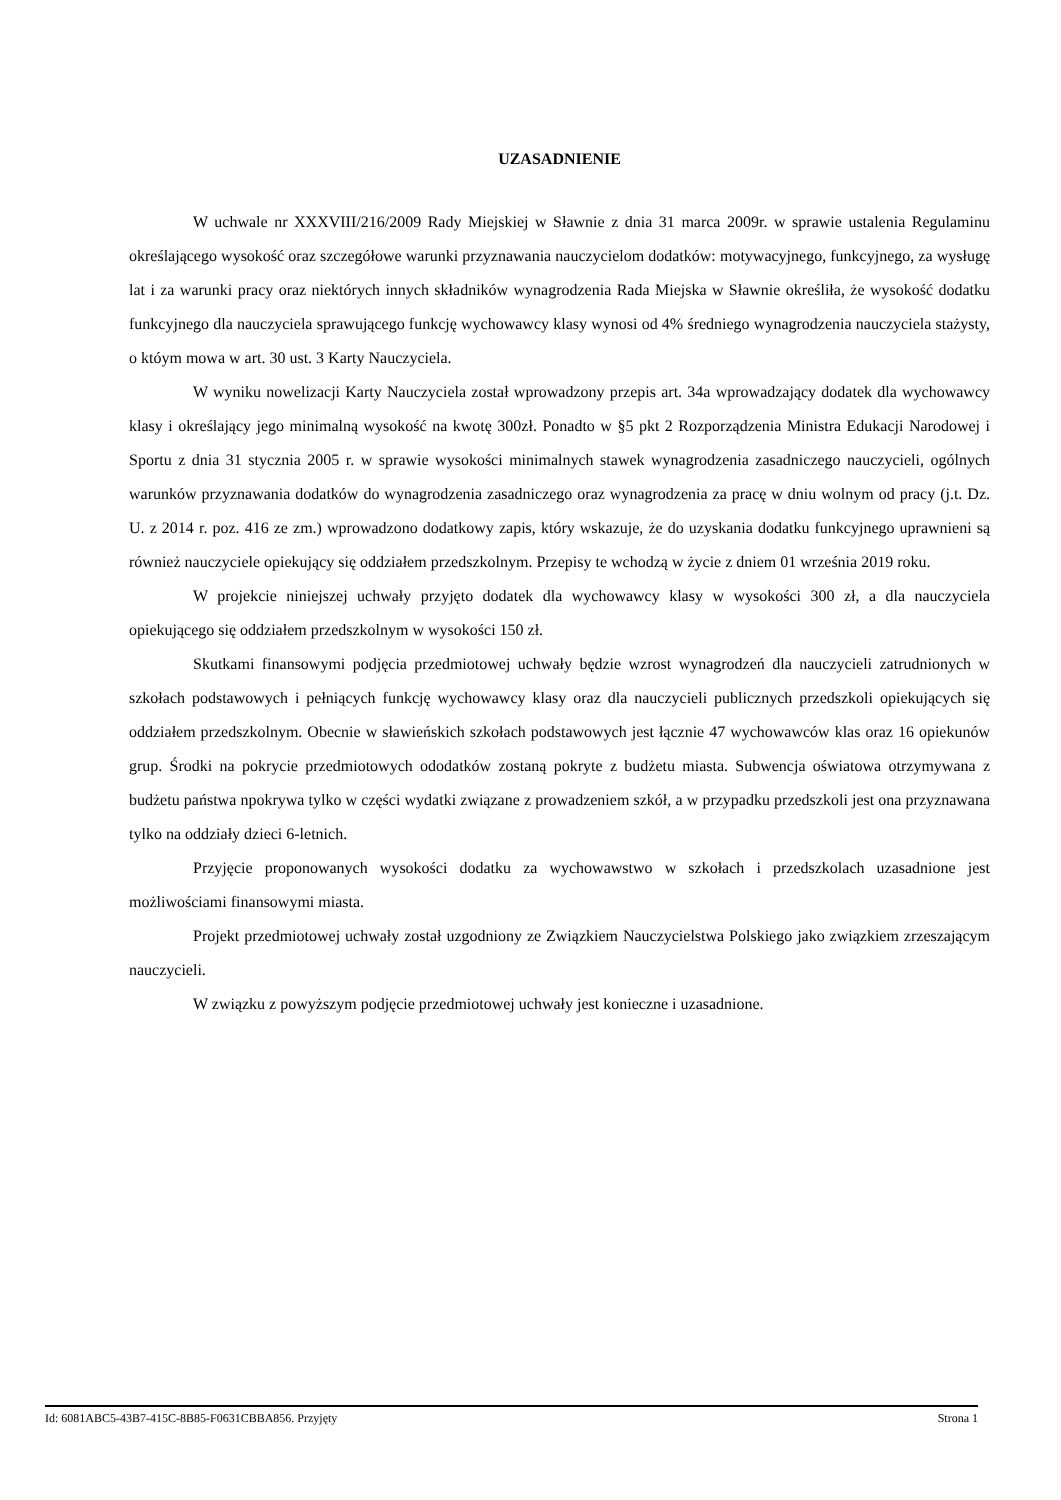UZASADNIENIE
W uchwale nr XXXVIII/216/2009 Rady Miejskiej w Sławnie z dnia 31 marca 2009r. w sprawie ustalenia Regulaminu określającego wysokość oraz szczegółowe warunki przyznawania nauczycielom dodatków: motywacyjnego, funkcyjnego, za wysługę lat i za warunki pracy oraz niektórych innych składników wynagrodzenia Rada Miejska w Sławnie określiła, że wysokość dodatku funkcyjnego dla nauczyciela sprawującego funkcję wychowawcy klasy wynosi od 4% średniego wynagrodzenia nauczyciela stażysty, o któym mowa w art. 30 ust. 3 Karty Nauczyciela.
W wyniku nowelizacji Karty Nauczyciela został wprowadzony przepis art. 34a wprowadzający dodatek dla wychowawcy klasy i określający jego minimalną wysokość na kwotę 300zł. Ponadto w §5 pkt 2 Rozporządzenia Ministra Edukacji Narodowej i Sportu z dnia 31 stycznia 2005 r. w sprawie wysokości minimalnych stawek wynagrodzenia zasadniczego nauczycieli, ogólnych warunków przyznawania dodatków do wynagrodzenia zasadniczego oraz wynagrodzenia za pracę w dniu wolnym od pracy (j.t. Dz. U. z 2014 r. poz. 416 ze zm.) wprowadzono dodatkowy zapis, który wskazuje, że do uzyskania dodatku funkcyjnego uprawnieni są również nauczyciele opiekujący się oddziałem przedszkolnym. Przepisy te wchodzą w życie z dniem 01 września 2019 roku.
W projekcie niniejszej uchwały przyjęto dodatek dla wychowawcy klasy w wysokości 300 zł, a dla nauczyciela opiekującego się oddziałem przedszkolnym w wysokości 150 zł.
Skutkami finansowymi podjęcia przedmiotowej uchwały będzie wzrost wynagrodzeń dla nauczycieli zatrudnionych w szkołach podstawowych i pełniących funkcję wychowawcy klasy oraz dla nauczycieli publicznych przedszkoli opiekujących się oddziałem przedszkolnym. Obecnie w sławieńskich szkołach podstawowych jest łącznie 47 wychowawców klas oraz 16 opiekunów grup. Środki na pokrycie przedmiotowych ododatków zostaną pokryte z budżetu miasta. Subwencja oświatowa otrzymywana z budżetu państwa npokrywa tylko w części wydatki związane z prowadzeniem szkół, a w przypadku przedszkoli jest ona przyznawana tylko na oddziały dzieci 6-letnich.
Przyjęcie proponowanych wysokości dodatku za wychowawstwo w szkołach i przedszkolach uzasadnione jest możliwościami finansowymi miasta.
Projekt przedmiotowej uchwały został uzgodniony ze Związkiem Nauczycielstwa Polskiego jako związkiem zrzeszającym nauczycieli.
W związku z powyższym podjęcie przedmiotowej uchwały jest konieczne i uzasadnione.
Id: 6081ABC5-43B7-415C-8B85-F0631CBBA856. Przyjęty Strona 1